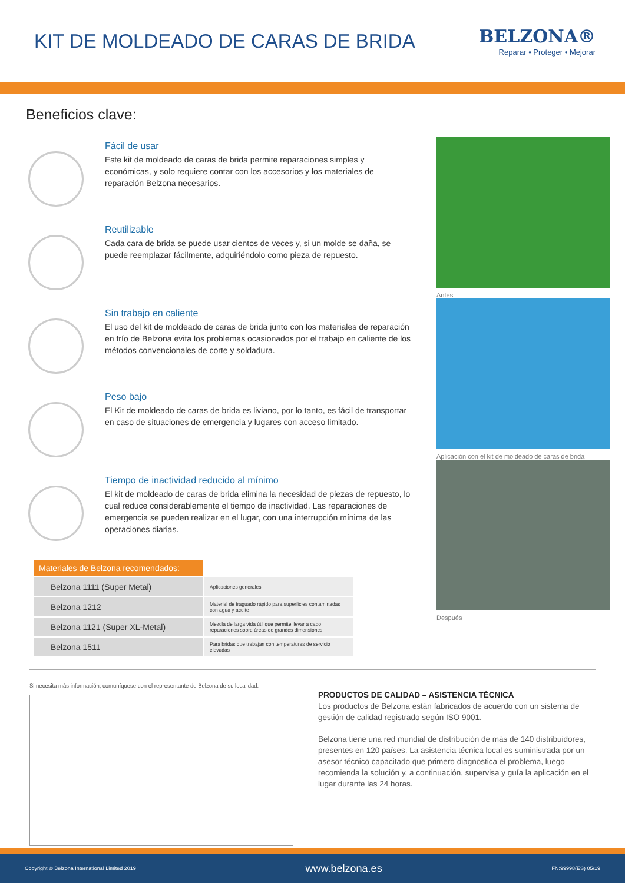KIT DE MOLDEADO DE CARAS DE BRIDA
BELZONA®
Reparar • Proteger • Mejorar
Beneficios clave:
Fácil de usar
Este kit de moldeado de caras de brida permite reparaciones simples y económicas, y solo requiere contar con los accesorios y los materiales de reparación Belzona necesarios.
Reutilizable
Cada cara de brida se puede usar cientos de veces y, si un molde se daña, se puede reemplazar fácilmente, adquiriéndolo como pieza de repuesto.
Sin trabajo en caliente
El uso del kit de moldeado de caras de brida junto con los materiales de reparación en frío de Belzona evita los problemas ocasionados por el trabajo en caliente de los métodos convencionales de corte y soldadura.
Peso bajo
El Kit de moldeado de caras de brida es liviano, por lo tanto, es fácil de transportar en caso de situaciones de emergencia y lugares con acceso limitado.
Tiempo de inactividad reducido al mínimo
El kit de moldeado de caras de brida elimina la necesidad de piezas de repuesto, lo cual reduce considerablemente el tiempo de inactividad. Las reparaciones de emergencia se pueden realizar en el lugar, con una interrupción mínima de las operaciones diarias.
| Materiales de Belzona recomendados: | |
| --- | --- |
| Belzona 1111 (Super Metal) | Aplicaciones generales |
| Belzona 1212 | Material de fraguado rápido para superficies contaminadas con agua y aceite |
| Belzona 1121 (Super XL-Metal) | Mezcla de larga vida útil que permite llevar a cabo reparaciones sobre áreas de grandes dimensiones |
| Belzona 1511 | Para bridas que trabajan con temperaturas de servicio elevadas |
Antes
Aplicación con el kit de moldeado de caras de brida
Después
Si necesita más información, comuníquese con el representante de Belzona de su localidad:
PRODUCTOS DE CALIDAD – ASISTENCIA TÉCNICA
Los productos de Belzona están fabricados de acuerdo con un sistema de gestión de calidad registrado según ISO 9001.
Belzona tiene una red mundial de distribución de más de 140 distribuidores, presentes en 120 países. La asistencia técnica local es suministrada por un asesor técnico capacitado que primero diagnostica el problema, luego recomienda la solución y, a continuación, supervisa y guía la aplicación en el lugar durante las 24 horas.
Copyright © Belzona International Limited 2019 www.belzona.es FN:99998(ES) 05/19